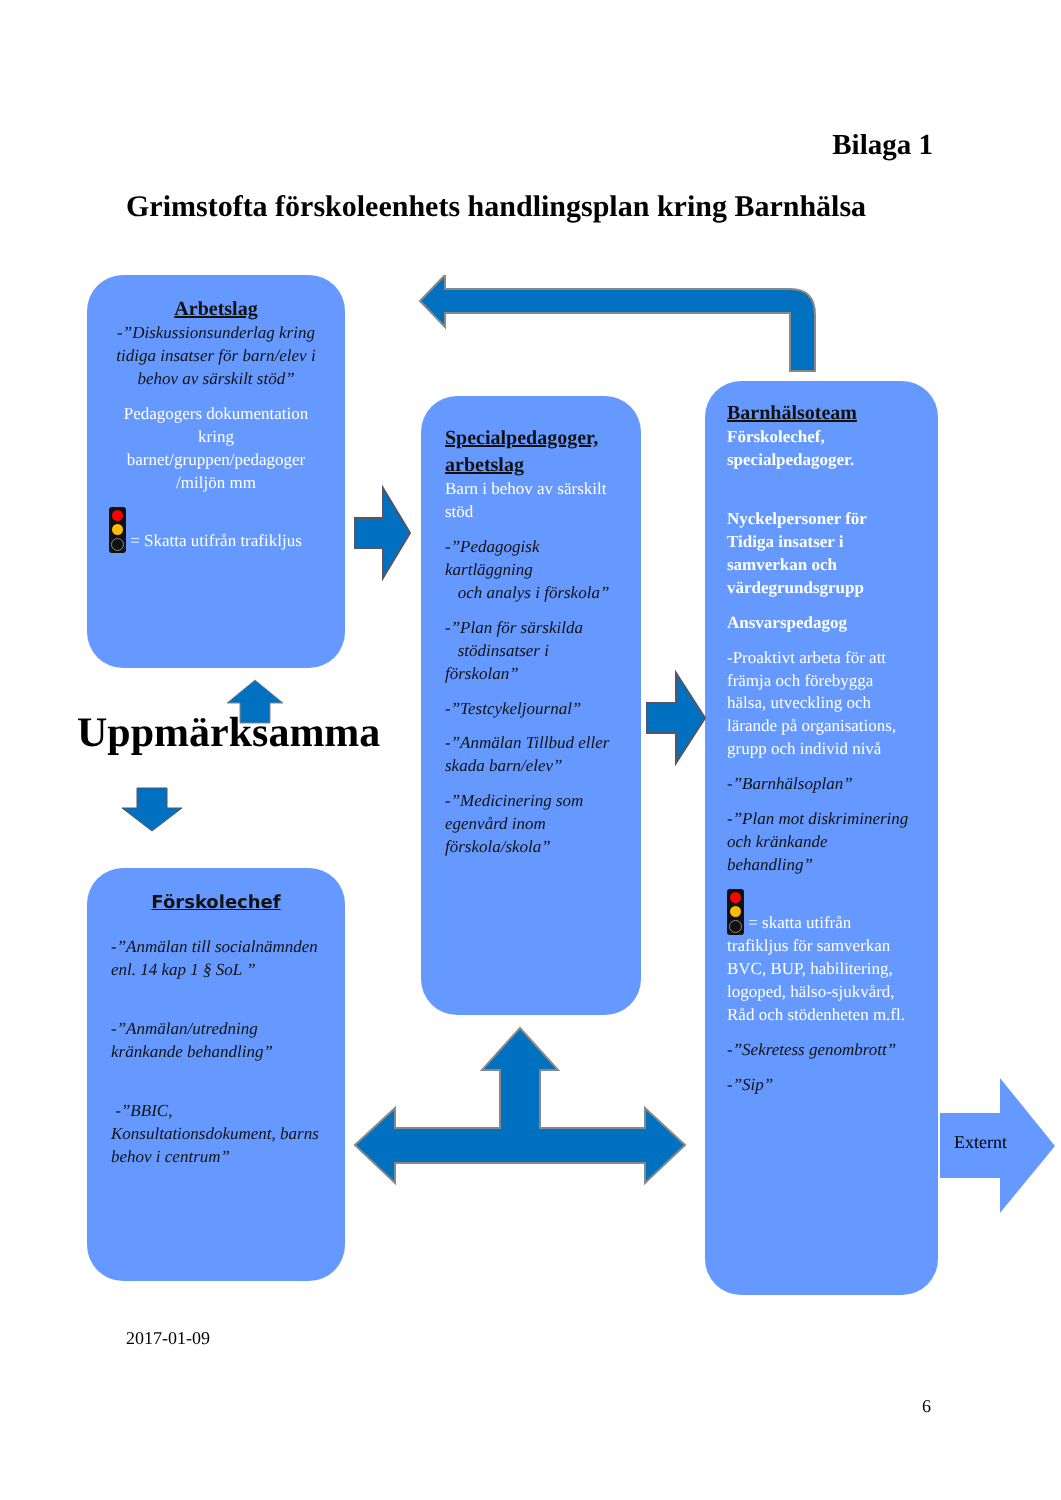Bilaga 1
Grimstofta förskoleenhets handlingsplan kring Barnhälsa
Arbetslag
-”Diskussionsunderlag kring tidiga insatser för barn/elev i behov av särskilt stöd”
Pedagogers dokumentation kring barnet/gruppen/pedagoger /miljön mm
= Skatta utifrån trafikljus
Uppmärksamma
Förskolechef
-”Anmälan till socialnämnden enl. 14 kap 1 § SoL ”
-”Anmälan/utredning kränkande behandling”
-”BBIC, Konsultationsdokument, barns behov i centrum”
Specialpedagoger, arbetslag
Barn i behov av särskilt stöd
-”Pedagogisk kartläggning
och analys i förskola”
-”Plan för särskilda
stödinsatser i förskolan”
-”Testcykeljournal”
-”Anmälan Tillbud eller skada barn/elev”
-”Medicinering som egenvård inom förskola/skola”
Barnhälsoteam
Förskolechef, specialpedagoger.
Nyckelpersoner för Tidiga insatser i samverkan och värdegrundsgrupp
Ansvarspedagog
-Proaktivt arbeta för att främja och förebygga hälsa, utveckling och lärande på organisations, grupp och individ nivå
-”Barnhälsoplan”
-”Plan mot diskriminering och kränkande behandling”
= skatta utifrån trafikljus för samverkan BVC, BUP, habilitering, logoped, hälso-sjukvård, Råd och stödenheten m.fl.
-”Sekretess genombrott”
-”Sip”
Externt
2017-01-09
6